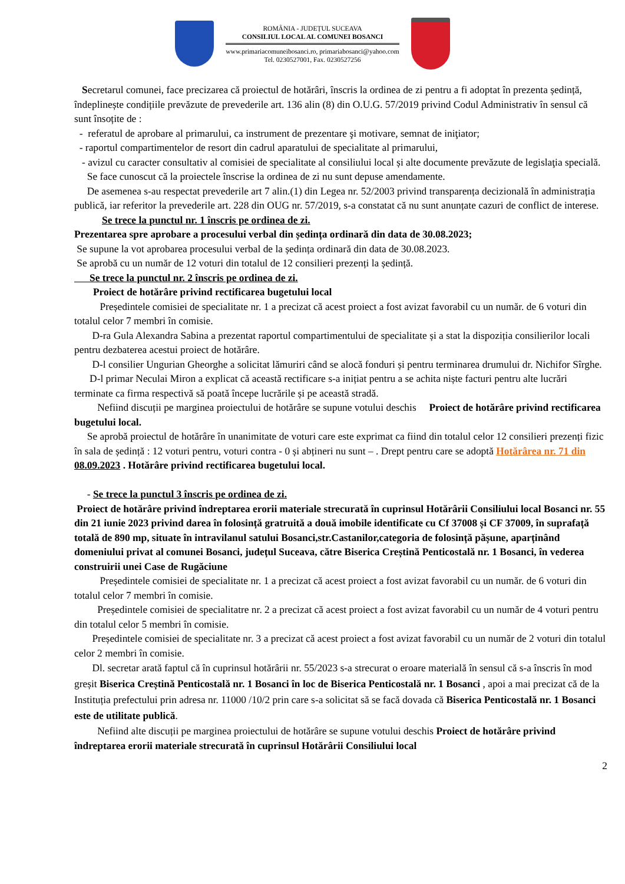ROMÂNIA - JUDEȚUL SUCEAVA
CONSILIUL LOCAL AL COMUNEI BOSANCI
www.primariacomuneibosanci.ro, primariabosanci@yahoo.com
Tel. 0230527001, Fax. 0230527256
Secretarul comunei, face precizarea că proiectul de hotărâri, înscris la ordinea de zi pentru a fi adoptat în prezenta ședință, îndeplinește condițiile prevăzute de prevederile art. 136 alin (8) din O.U.G. 57/2019 privind Codul Administrativ în sensul că sunt însoțite de :
- referatul de aprobare al primarului, ca instrument de prezentare şi motivare, semnat de iniţiator;
- raportul compartimentelor de resort din cadrul aparatului de specialitate al primarului,
- avizul cu caracter consultativ al comisiei de specialitate al consiliului local și alte documente prevăzute de legislaţia specială.
Se face cunoscut că la proiectele înscrise la ordinea de zi nu sunt depuse amendamente.
De asemenea s-au respectat prevederile art 7 alin.(1) din Legea nr. 52/2003 privind transparența decizională în administrația publică, iar referitor la prevederile art. 228 din OUG nr. 57/2019, s-a constatat că nu sunt anunțate cazuri de conflict de interese.
Se trece la punctul nr. 1 înscris pe ordinea de zi.
Prezentarea spre aprobare a procesului verbal din ședința ordinară din data de 30.08.2023;
Se supune la vot aprobarea procesului verbal de la ședința ordinară din data de 30.08.2023.
Se aprobă cu un număr de 12 voturi din totalul de 12 consilieri prezenți la ședință.
Se trece la punctul nr. 2 înscris pe ordinea de zi.
Proiect de hotărâre privind rectificarea bugetului local
Președintele comisiei de specialitate nr. 1 a precizat că acest proiect a fost avizat favorabil cu un număr. de 6 voturi din totalul celor 7 membri în comisie.
D-ra Gula Alexandra Sabina a prezentat raportul compartimentului de specialitate și a stat la dispoziția consilierilor locali pentru dezbaterea acestui proiect de hotărâre.
D-l consilier Ungurian Gheorghe a solicitat lămuriri când se alocă fonduri și pentru terminarea drumului dr. Nichifor Sîrghe.
D-l primar Neculai Miron a explicat că această rectificare s-a inițiat pentru a se achita niște facturi pentru alte lucrări terminate ca firma respectivă să poată începe lucrările și pe această stradă.
Nefiind discuții pe marginea proiectului de hotărâre se supune votului deschis Proiect de hotărâre privind rectificarea bugetului local.
Se aprobă proiectul de hotărâre în unanimitate de voturi care este exprimat ca fiind din totalul celor 12 consilieri prezenți fizic în sala de ședință : 12 voturi pentru, voturi contra - 0 și abțineri nu sunt – . Drept pentru care se adoptă Hotărârea nr. 71 din 08.09.2023 . Hotărâre privind rectificarea bugetului local.
- Se trece la punctul 3 înscris pe ordinea de zi.
Proiect de hotărâre privind îndreptarea erorii materiale strecurată în cuprinsul Hotărârii Consiliului local Bosanci nr. 55 din 21 iunie 2023 privind darea în folosință gratruită a două imobile identificate cu Cf 37008 și CF 37009, în suprafață totală de 890 mp, situate în intravilanul satului Bosanci,str.Castanilor,categoria de folosință pășune, aparținând domeniului privat al comunei Bosanci, județul Suceava, către Biserica Creștină Penticostală nr. 1 Bosanci, în vederea construirii unei Case de Rugăciune
Președintele comisiei de specialitate nr. 1 a precizat că acest proiect a fost avizat favorabil cu un număr. de 6 voturi din totalul celor 7 membri în comisie.
Președintele comisiei de specialitatre nr. 2 a precizat că acest proiect a fost avizat favorabil cu un număr de 4 voturi pentru din totalul celor 5 membri în comisie.
Președintele comisiei de specialitate nr. 3 a precizat că acest proiect a fost avizat favorabil cu un număr de 2 voturi din totalul celor 2 membri în comisie.
Dl. secretar arată faptul că în cuprinsul hotărârii nr. 55/2023 s-a strecurat o eroare materială în sensul că s-a înscris în mod greșit Biserica Creștină Penticostală nr. 1 Bosanci în loc de Biserica Penticostală nr. 1 Bosanci , apoi a mai precizat că de la Instituția prefectului prin adresa nr. 11000 /10/2 prin care s-a solicitat să se facă dovada că Biserica Penticostală nr. 1 Bosanci este de utilitate publică.
Nefiind alte discuții pe marginea proiectului de hotărâre se supune votului deschis Proiect de hotărâre privind îndreptarea erorii materiale strecurată în cuprinsul Hotărârii Consiliului local
2